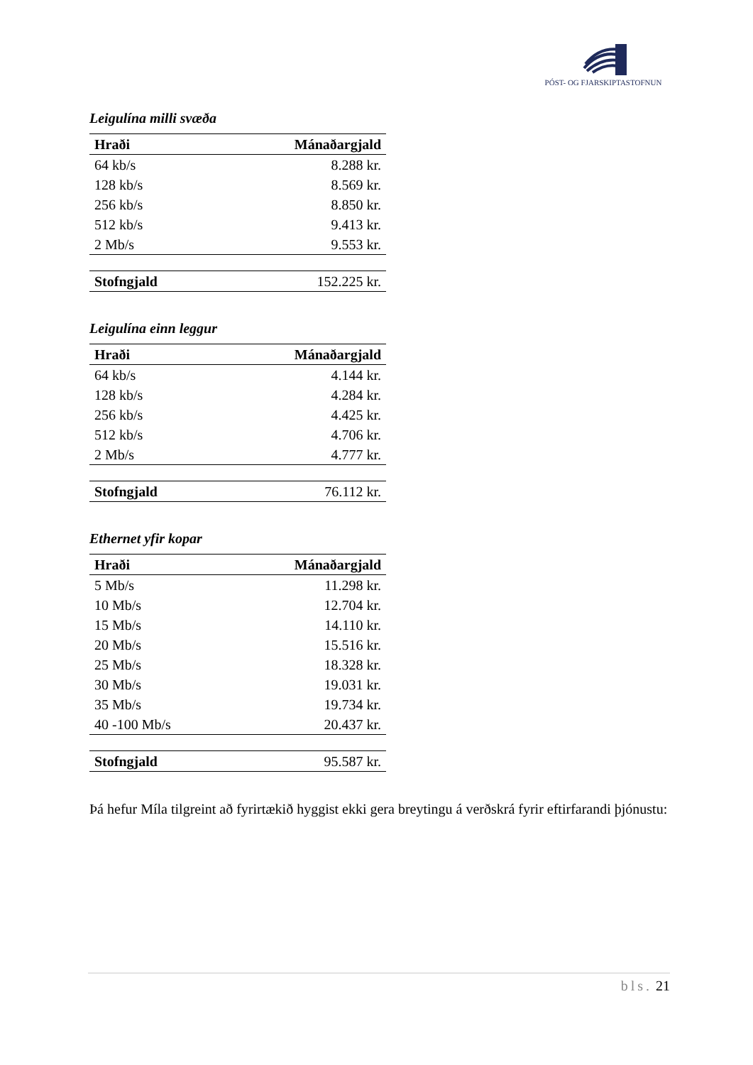PÓST- OG FJARSKIPTASTOFNUN
Leigulína milli svæða
| Hraði | Mánaðargjald |
| --- | --- |
| 64 kb/s | 8.288 kr. |
| 128 kb/s | 8.569 kr. |
| 256 kb/s | 8.850 kr. |
| 512 kb/s | 9.413 kr. |
| 2 Mb/s | 9.553 kr. |
| Stofngjald | 152.225 kr. |
Leigulína einn leggur
| Hraði | Mánaðargjald |
| --- | --- |
| 64 kb/s | 4.144 kr. |
| 128 kb/s | 4.284 kr. |
| 256 kb/s | 4.425 kr. |
| 512 kb/s | 4.706 kr. |
| 2 Mb/s | 4.777 kr. |
| Stofngjald | 76.112 kr. |
Ethernet yfir kopar
| Hraði | Mánaðargjald |
| --- | --- |
| 5 Mb/s | 11.298 kr. |
| 10 Mb/s | 12.704 kr. |
| 15 Mb/s | 14.110 kr. |
| 20 Mb/s | 15.516 kr. |
| 25 Mb/s | 18.328 kr. |
| 30 Mb/s | 19.031 kr. |
| 35 Mb/s | 19.734 kr. |
| 40 -100 Mb/s | 20.437 kr. |
| Stofngjald | 95.587 kr. |
Þá hefur Míla tilgreint að fyrirtækið hyggist ekki gera breytingu á verðskrá fyrir eftirfarandi þjónustu:
bls. 21